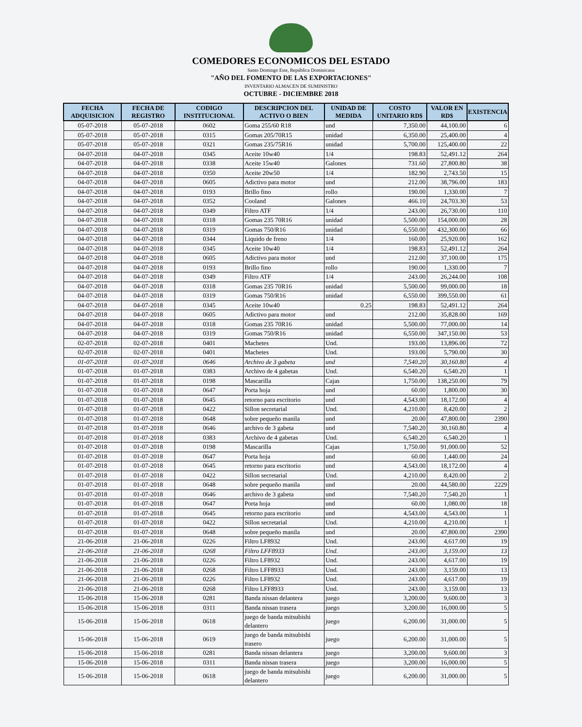COMEDORES ECONOMICOS DEL ESTADO
Santo Domingo Este, República Dominicana
"AÑO DEL FOMENTO DE LAS EXPORTACIONES"
INVENTARIO ALMACEN DE SUMINISTRO
OCTUBRE - DICIEMBRE 2018
| FECHA ADQUISICION | FECHA DE REGISTRO | CODIGO INSTITUCIONAL | DESCRIPCION DEL ACTIVO O BIEN | UNIDAD DE MEDIDA | COSTO UNITARIO RD$ | VALOR EN RD$ | EXISTENCIA |
| --- | --- | --- | --- | --- | --- | --- | --- |
| 05-07-2018 | 05-07-2018 | 0602 | Goma 255/60 R18 | und | 7,350.00 | 44,100.00 | 6 |
| 05-07-2018 | 05-07-2018 | 0315 | Gomas 205/70R15 | unidad | 6,350.00 | 25,400.00 | 4 |
| 05-07-2018 | 05-07-2018 | 0321 | Gomas 235/75R16 | unidad | 5,700.00 | 125,400.00 | 22 |
| 04-07-2018 | 04-07-2018 | 0345 | Aceite 10w40 | 1/4 | 198.83 | 52,491.12 | 264 |
| 04-07-2018 | 04-07-2018 | 0338 | Aceite 15w40 | Galones | 731.60 | 27,800.80 | 38 |
| 04-07-2018 | 04-07-2018 | 0350 | Aceite 20w50 | 1/4 | 182.90 | 2,743.50 | 15 |
| 04-07-2018 | 04-07-2018 | 0605 | Adictivo para motor | und | 212.00 | 38,796.00 | 183 |
| 04-07-2018 | 04-07-2018 | 0193 | Brillo fino | rollo | 190.00 | 1,330.00 | 7 |
| 04-07-2018 | 04-07-2018 | 0352 | Cooland | Galones | 466.10 | 24,703.30 | 53 |
| 04-07-2018 | 04-07-2018 | 0349 | Filtro ATF | 1/4 | 243.00 | 26,730.00 | 110 |
| 04-07-2018 | 04-07-2018 | 0318 | Gomas 235 70R16 | unidad | 5,500.00 | 154,000.00 | 28 |
| 04-07-2018 | 04-07-2018 | 0319 | Gomas 750/R16 | unidad | 6,550.00 | 432,300.00 | 66 |
| 04-07-2018 | 04-07-2018 | 0344 | Liquido de freno | 1/4 | 160.00 | 25,920.00 | 162 |
| 04-07-2018 | 04-07-2018 | 0345 | Aceite 10w40 | 1/4 | 198.83 | 52,491.12 | 264 |
| 04-07-2018 | 04-07-2018 | 0605 | Adictivo para motor | und | 212.00 | 37,100.00 | 175 |
| 04-07-2018 | 04-07-2018 | 0193 | Brillo fino | rollo | 190.00 | 1,330.00 | 7 |
| 04-07-2018 | 04-07-2018 | 0349 | Filtro ATF | 1/4 | 243.00 | 26,244.00 | 108 |
| 04-07-2018 | 04-07-2018 | 0318 | Gomas 235 70R16 | unidad | 5,500.00 | 99,000.00 | 18 |
| 04-07-2018 | 04-07-2018 | 0319 | Gomas 750/R16 | unidad | 6,550.00 | 399,550.00 | 61 |
| 04-07-2018 | 04-07-2018 | 0345 | Aceite 10w40 | 0.25 | 198.83 | 52,491.12 | 264 |
| 04-07-2018 | 04-07-2018 | 0605 | Adictivo para motor | und | 212.00 | 35,828.00 | 169 |
| 04-07-2018 | 04-07-2018 | 0318 | Gomas 235 70R16 | unidad | 5,500.00 | 77,000.00 | 14 |
| 04-07-2018 | 04-07-2018 | 0319 | Gomas 750/R16 | unidad | 6,550.00 | 347,150.00 | 53 |
| 02-07-2018 | 02-07-2018 | 0401 | Machetes | Und. | 193.00 | 13,896.00 | 72 |
| 02-07-2018 | 02-07-2018 | 0401 | Machetes | Und. | 193.00 | 5,790.00 | 30 |
| 01-07-2018 | 01-07-2018 | 0646 | Archivo de 3 gabeta | und | 7,540.20 | 30,160.80 | 4 |
| 01-07-2018 | 01-07-2018 | 0383 | Archivo de 4 gabetas | Und. | 6,540.20 | 6,540.20 | 1 |
| 01-07-2018 | 01-07-2018 | 0198 | Mascarilla | Cajas | 1,750.00 | 138,250.00 | 79 |
| 01-07-2018 | 01-07-2018 | 0647 | Porta hoja | und | 60.00 | 1,800.00 | 30 |
| 01-07-2018 | 01-07-2018 | 0645 | retorno para escritorio | und | 4,543.00 | 18,172.00 | 4 |
| 01-07-2018 | 01-07-2018 | 0422 | Sillon secretarial | Und. | 4,210.00 | 8,420.00 | 2 |
| 01-07-2018 | 01-07-2018 | 0648 | sobre pequeño manila | und | 20.00 | 47,800.00 | 2390 |
| 01-07-2018 | 01-07-2018 | 0646 | archivo de 3 gabeta | und | 7,540.20 | 30,160.80 | 4 |
| 01-07-2018 | 01-07-2018 | 0383 | Archivo de 4 gabetas | Und. | 6,540.20 | 6,540.20 | 1 |
| 01-07-2018 | 01-07-2018 | 0198 | Mascarilla | Cajas | 1,750.00 | 91,000.00 | 52 |
| 01-07-2018 | 01-07-2018 | 0647 | Porta hoja | und | 60.00 | 1,440.00 | 24 |
| 01-07-2018 | 01-07-2018 | 0645 | retorno para escritorio | und | 4,543.00 | 18,172.00 | 4 |
| 01-07-2018 | 01-07-2018 | 0422 | Sillon secretarial | Und. | 4,210.00 | 8,420.00 | 2 |
| 01-07-2018 | 01-07-2018 | 0648 | sobre pequeño manila | und | 20.00 | 44,580.00 | 2229 |
| 01-07-2018 | 01-07-2018 | 0646 | archivo de 3 gabeta | und | 7,540.20 | 7,540.20 | 1 |
| 01-07-2018 | 01-07-2018 | 0647 | Porta hoja | und | 60.00 | 1,080.00 | 18 |
| 01-07-2018 | 01-07-2018 | 0645 | retorno para escritorio | und | 4,543.00 | 4,543.00 | 1 |
| 01-07-2018 | 01-07-2018 | 0422 | Sillon secretarial | Und. | 4,210.00 | 4,210.00 | 1 |
| 01-07-2018 | 01-07-2018 | 0648 | sobre pequeño manila | und | 20.00 | 47,800.00 | 2390 |
| 21-06-2018 | 21-06-2018 | 0226 | Filtro LF8932 | Und. | 243.00 | 4,617.00 | 19 |
| 21-06-2018 | 21-06-2018 | 0268 | Filtro LFF8933 | Und. | 243.00 | 3,159.00 | 13 |
| 21-06-2018 | 21-06-2018 | 0226 | Filtro LF8932 | Und. | 243.00 | 4,617.00 | 19 |
| 21-06-2018 | 21-06-2018 | 0268 | Filtro LFF8933 | Und. | 243.00 | 3,159.00 | 13 |
| 21-06-2018 | 21-06-2018 | 0226 | Filtro LF8932 | Und. | 243.00 | 4,617.00 | 19 |
| 21-06-2018 | 21-06-2018 | 0268 | Filtro LFF8933 | Und. | 243.00 | 3,159.00 | 13 |
| 15-06-2018 | 15-06-2018 | 0281 | Banda nissan delantera | juego | 3,200.00 | 9,600.00 | 3 |
| 15-06-2018 | 15-06-2018 | 0311 | Banda nissan trasera | juego | 3,200.00 | 16,000.00 | 5 |
| 15-06-2018 | 15-06-2018 | 0618 | juego de banda mitsubishi delantero | juego | 6,200.00 | 31,000.00 | 5 |
| 15-06-2018 | 15-06-2018 | 0619 | juego de banda mitsubishi trasero | juego | 6,200.00 | 31,000.00 | 5 |
| 15-06-2018 | 15-06-2018 | 0281 | Banda nissan delantera | juego | 3,200.00 | 9,600.00 | 3 |
| 15-06-2018 | 15-06-2018 | 0311 | Banda nissan trasera | juego | 3,200.00 | 16,000.00 | 5 |
| 15-06-2018 | 15-06-2018 | 0618 | juego de banda mitsubishi delantero | juego | 6,200.00 | 31,000.00 | 5 |